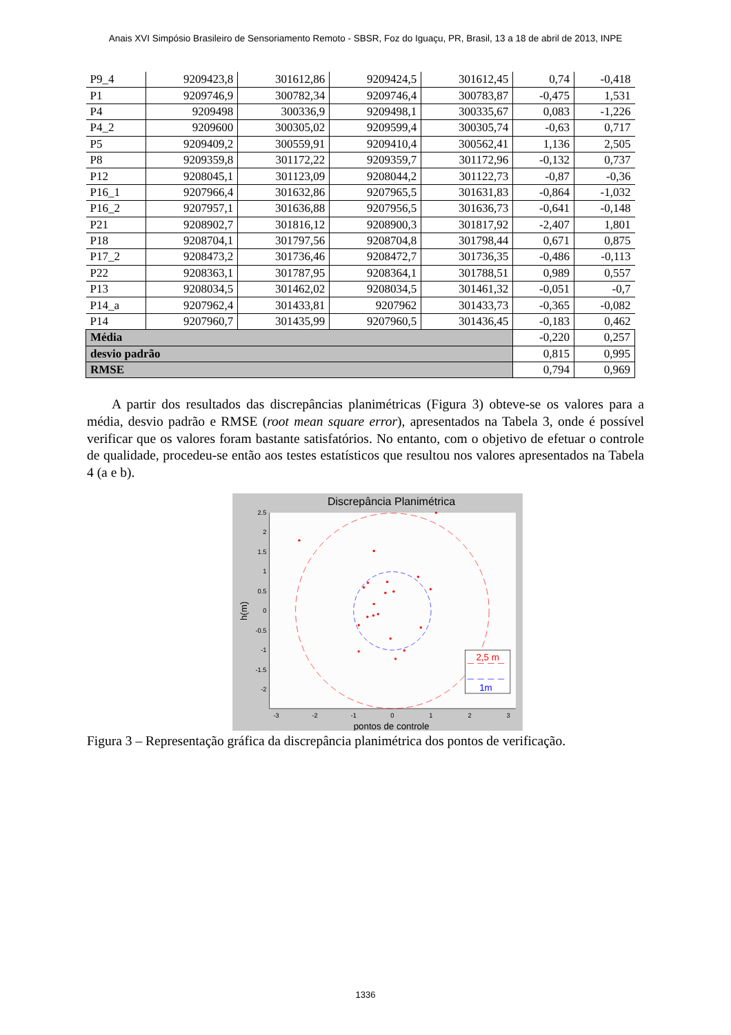Anais XVI Simpósio Brasileiro de Sensoriamento Remoto - SBSR, Foz do Iguaçu, PR, Brasil, 13 a 18 de abril de 2013, INPE
| P9_4 | 9209423,8 | 301612,86 | 9209424,5 | 301612,45 | 0,74 | -0,418 |
| P1 | 9209746,9 | 300782,34 | 9209746,4 | 300783,87 | -0,475 | 1,531 |
| P4 | 9209498 | 300336,9 | 9209498,1 | 300335,67 | 0,083 | -1,226 |
| P4_2 | 9209600 | 300305,02 | 9209599,4 | 300305,74 | -0,63 | 0,717 |
| P5 | 9209409,2 | 300559,91 | 9209410,4 | 300562,41 | 1,136 | 2,505 |
| P8 | 9209359,8 | 301172,22 | 9209359,7 | 301172,96 | -0,132 | 0,737 |
| P12 | 9208045,1 | 301123,09 | 9208044,2 | 301122,73 | -0,87 | -0,36 |
| P16_1 | 9207966,4 | 301632,86 | 9207965,5 | 301631,83 | -0,864 | -1,032 |
| P16_2 | 9207957,1 | 301636,88 | 9207956,5 | 301636,73 | -0,641 | -0,148 |
| P21 | 9208902,7 | 301816,12 | 9208900,3 | 301817,92 | -2,407 | 1,801 |
| P18 | 9208704,1 | 301797,56 | 9208704,8 | 301798,44 | 0,671 | 0,875 |
| P17_2 | 9208473,2 | 301736,46 | 9208472,7 | 301736,35 | -0,486 | -0,113 |
| P22 | 9208363,1 | 301787,95 | 9208364,1 | 301788,51 | 0,989 | 0,557 |
| P13 | 9208034,5 | 301462,02 | 9208034,5 | 301461,32 | -0,051 | -0,7 |
| P14_a | 9207962,4 | 301433,81 | 9207962 | 301433,73 | -0,365 | -0,082 |
| P14 | 9207960,7 | 301435,99 | 9207960,5 | 301436,45 | -0,183 | 0,462 |
| Média | | | | | -0,220 | 0,257 |
| desvio padrão | | | | | 0,815 | 0,995 |
| RMSE | | | | | 0,794 | 0,969 |
A partir dos resultados das discrepâncias planimétricas (Figura 3) obteve-se os valores para a média, desvio padrão e RMSE (root mean square error), apresentados na Tabela 3, onde é possível verificar que os valores foram bastante satisfatórios. No entanto, com o objetivo de efetuar o controle de qualidade, procedeu-se então aos testes estatísticos que resultou nos valores apresentados na Tabela 4 (a e b).
Discrepância Planimétrica
2.5
2
1.5
1
0.5
0
-0.5
-1
-1.5
-2
-3
-2
-1
0
1
2
3
pontos de controle
h(m)
2,5 m
1m
Figura 3 – Representação gráfica da discrepância planimétrica dos pontos de verificação.
1336